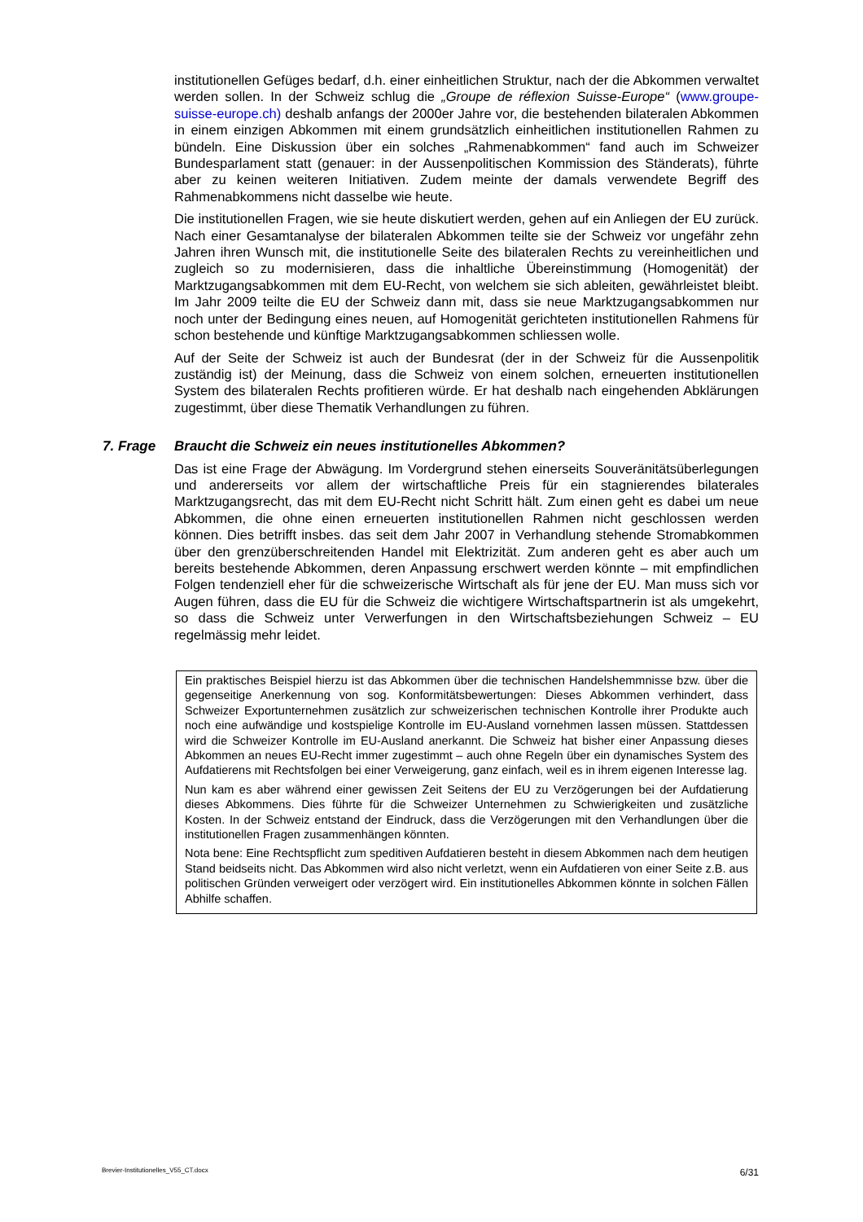institutionellen Gefüges bedarf, d.h. einer einheitlichen Struktur, nach der die Abkommen verwaltet werden sollen. In der Schweiz schlug die „Groupe de réflexion Suisse-Europe“ (www.groupe-suisse-europe.ch) deshalb anfangs der 2000er Jahre vor, die bestehenden bilateralen Abkommen in einem einzigen Abkommen mit einem grundsätzlich einheitlichen institutionellen Rahmen zu bündeln. Eine Diskussion über ein solches „Rahmenabkommen“ fand auch im Schweizer Bundesparlament statt (genauer: in der Aussenpolitischen Kommission des Ständerats), führte aber zu keinen weiteren Initiativen. Zudem meinte der damals verwendete Begriff des Rahmenabkommens nicht dasselbe wie heute.
Die institutionellen Fragen, wie sie heute diskutiert werden, gehen auf ein Anliegen der EU zurück. Nach einer Gesamtanalyse der bilateralen Abkommen teilte sie der Schweiz vor ungefähr zehn Jahren ihren Wunsch mit, die institutionelle Seite des bilateralen Rechts zu vereinheitlichen und zugleich so zu modernisieren, dass die inhaltliche Übereinstimmung (Homogenität) der Marktzugangsabkommen mit dem EU-Recht, von welchem sie sich ableiten, gewährleistet bleibt. Im Jahr 2009 teilte die EU der Schweiz dann mit, dass sie neue Marktzugangsabkommen nur noch unter der Bedingung eines neuen, auf Homogenität gerichteten institutionellen Rahmens für schon bestehende und künftige Marktzugangsabkommen schliessen wolle.
Auf der Seite der Schweiz ist auch der Bundesrat (der in der Schweiz für die Aussenpolitik zuständig ist) der Meinung, dass die Schweiz von einem solchen, erneuerten institutionellen System des bilateralen Rechts profitieren würde. Er hat deshalb nach eingehenden Abklärungen zugestimmt, über diese Thematik Verhandlungen zu führen.
7. Frage Braucht die Schweiz ein neues institutionelles Abkommen?
Das ist eine Frage der Abwägung. Im Vordergrund stehen einerseits Souveränitätsüberlegungen und andererseits vor allem der wirtschaftliche Preis für ein stagnierendes bilaterales Marktzugangsrecht, das mit dem EU-Recht nicht Schritt hält. Zum einen geht es dabei um neue Abkommen, die ohne einen erneuerten institutionellen Rahmen nicht geschlossen werden können. Dies betrifft insbes. das seit dem Jahr 2007 in Verhandlung stehende Stromabkommen über den grenzüberschreitenden Handel mit Elektrizität. Zum anderen geht es aber auch um bereits bestehende Abkommen, deren Anpassung erschwert werden könnte – mit empfindlichen Folgen tendenziell eher für die schweizerische Wirtschaft als für jene der EU. Man muss sich vor Augen führen, dass die EU für die Schweiz die wichtigere Wirtschaftspartnerin ist als umgekehrt, so dass die Schweiz unter Verwerfungen in den Wirtschaftsbeziehungen Schweiz – EU regelmässig mehr leidet.
Ein praktisches Beispiel hierzu ist das Abkommen über die technischen Handelshemmnisse bzw. über die gegenseitige Anerkennung von sog. Konformitätsbewertungen: Dieses Abkommen verhindert, dass Schweizer Exportunternehmen zusätzlich zur schweizerischen technischen Kontrolle ihrer Produkte auch noch eine aufwändige und kostspielige Kontrolle im EU-Ausland vornehmen lassen müssen. Stattdessen wird die Schweizer Kontrolle im EU-Ausland anerkannt. Die Schweiz hat bisher einer Anpassung dieses Abkommen an neues EU-Recht immer zugestimmt – auch ohne Regeln über ein dynamisches System des Aufdatierens mit Rechtsfolgen bei einer Verweigerung, ganz einfach, weil es in ihrem eigenen Interesse lag.
Nun kam es aber während einer gewissen Zeit Seitens der EU zu Verzögerungen bei der Aufdatierung dieses Abkommens. Dies führte für die Schweizer Unternehmen zu Schwierigkeiten und zusätzliche Kosten. In der Schweiz entstand der Eindruck, dass die Verzögerungen mit den Verhandlungen über die institutionellen Fragen zusammenhängen könnten.
Nota bene: Eine Rechtspflicht zum speditiven Aufdatieren besteht in diesem Abkommen nach dem heutigen Stand beidseits nicht. Das Abkommen wird also nicht verletzt, wenn ein Aufdatieren von einer Seite z.B. aus politischen Gründen verweigert oder verzögert wird. Ein institutionelles Abkommen könnte in solchen Fällen Abhilfe schaffen.
Brevier-Institutionelles_V55_CT.docx 6/31